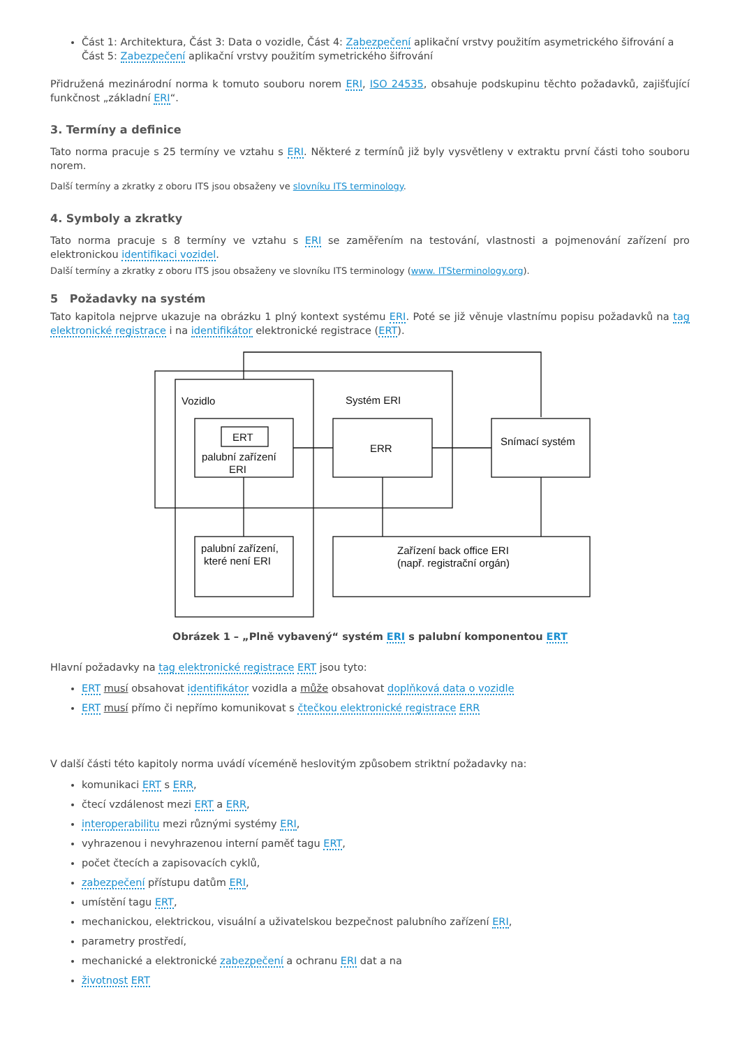Část 1: Architektura, Část 3: Data o vozidle, Část 4: Zabezpečení aplikační vrstvy použitím asymetrického šifrování a Část 5: Zabezpečení aplikační vrstvy použitím symetrického šifrování
Přidružená mezinárodní norma k tomuto souboru norem ERI, ISO 24535, obsahuje podskupinu těchto požadavků, zajišťující funkčnost „základní ERI“.
3. Termíny a definice
Tato norma pracuje s 25 termíny ve vztahu s ERI. Některé z termínů již byly vysvětleny v extraktu první části toho souboru norem.
Další termíny a zkratky z oboru ITS jsou obsaženy ve slovníku ITS terminology.
4. Symboly a zkratky
Tato norma pracuje s 8 termíny ve vztahu s ERI se zaměřením na testování, vlastnosti a pojmenování zařízení pro elektronickou identifikaci vozidel.
Další termíny a zkratky z oboru ITS jsou obsaženy ve slovníku ITS terminology (www. ITSterminology.org).
5 Požadavky na systém
Tato kapitola nejprve ukazuje na obrázku 1 plný kontext systému ERI. Poté se již věnuje vlastnímu popisu požadavků na tag elektronické registrace i na identifikátor elektronické registrace (ERT).
Vozidlo
Systém ERI
ERT
palubní zařízení
ERI
ERR
Snímací systém
palubní zařízení,
které není ERI
Zařízení back office ERI
(např. registrační orgán)
Obrázek 1 – „Plně vybavený“ systém ERI s palubní komponentou ERT
Hlavní požadavky na tag elektronické registrace ERT jsou tyto:
ERT musí obsahovat identifikátor vozidla a může obsahovat doplňková data o vozidle
ERT musí přímo či nepřímo komunikovat s čtečkou elektronické registrace ERR
V další části této kapitoly norma uvádí víceméně heslovitým způsobem striktní požadavky na:
komunikaci ERT s ERR,
čtecí vzdálenost mezi ERT a ERR,
interoperabilitu mezi různými systémy ERI,
vyhrazenou i nevyhrazenou interní paměť tagu ERT,
počet čtecích a zapisovacích cyklů,
zabezpečení přístupu datům ERI,
umístění tagu ERT,
mechanickou, elektrickou, visuální a uživatelskou bezpečnost palubního zařízení ERI,
parametry prostředí,
mechanické a elektronické zabezpečení a ochranu ERI dat a na
životnost ERT